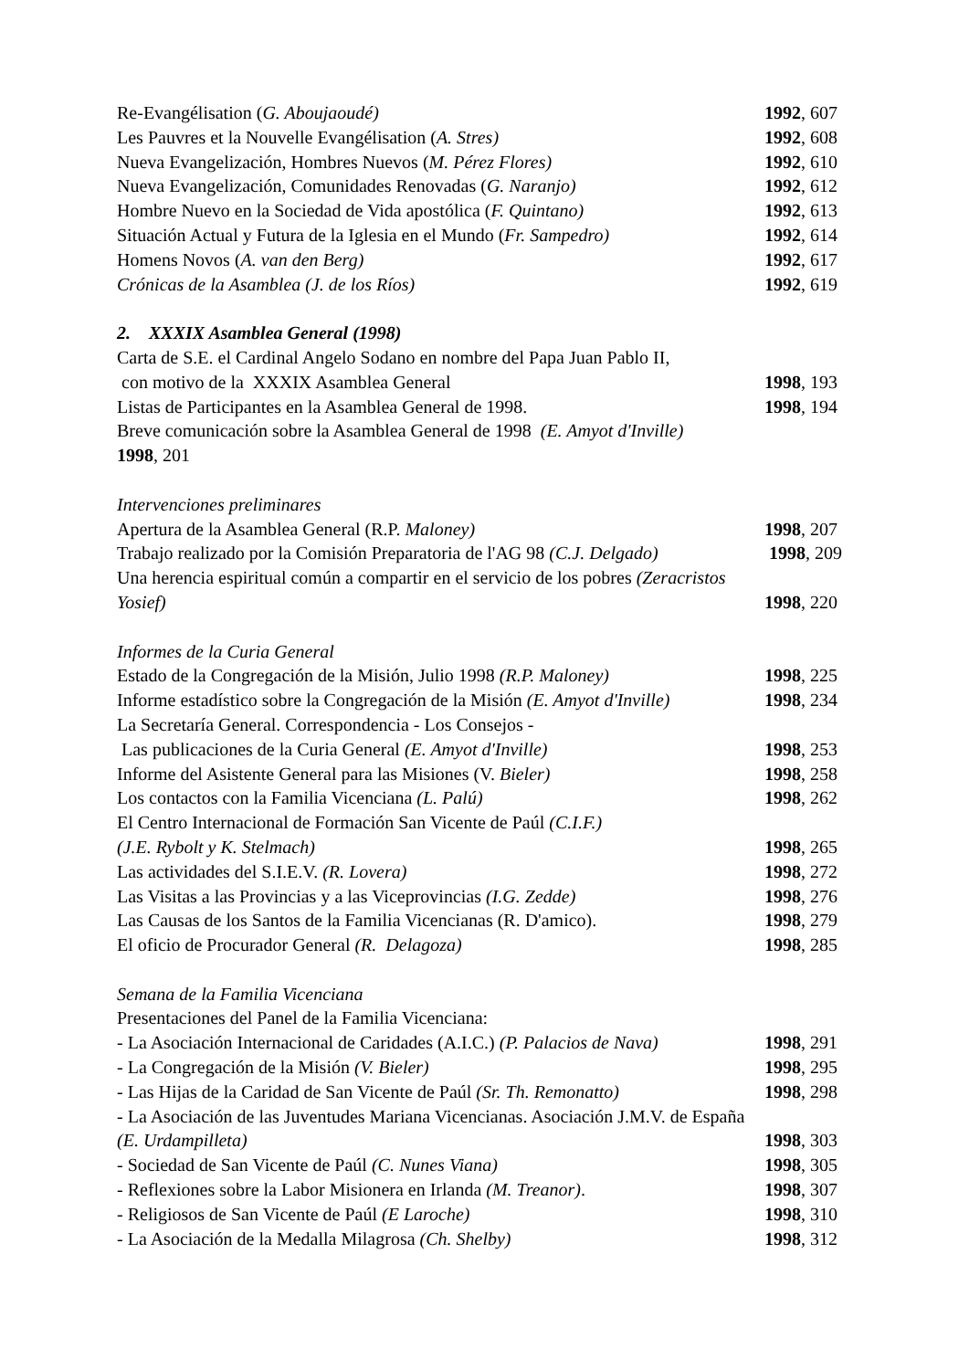Re-Evangélisation (G. Aboujaoudé) 1992, 607
Les Pauvres et la Nouvelle Evangélisation (A. Stres) 1992, 608
Nueva Evangelización, Hombres Nuevos (M. Pérez Flores) 1992, 610
Nueva Evangelización, Comunidades Renovadas (G. Naranjo) 1992, 612
Hombre Nuevo en la Sociedad de Vida apostólica (F. Quintano) 1992, 613
Situación Actual y Futura de la Iglesia en el Mundo (Fr. Sampedro) 1992, 614
Homens Novos (A. van den Berg) 1992, 617
Crónicas de la Asamblea (J. de los Ríos) 1992, 619
2. XXXIX Asamblea General (1998)
Carta de S.E. el Cardinal Angelo Sodano en nombre del Papa Juan Pablo II,
con motivo de la XXXIX Asamblea General 1998, 193
Listas de Participantes en la Asamblea General de 1998. 1998, 194
Breve comunicación sobre la Asamblea General de 1998 (E. Amyot d'Inville)
1998, 201
Intervenciones preliminares
Apertura de la Asamblea General (R.P. Maloney) 1998, 207
Trabajo realizado por la Comisión Preparatoria de l'AG 98 (C.J. Delgado) 1998, 209
Una herencia espiritual común a compartir en el servicio de los pobres (Zeracristos
Yosief) 1998, 220
Informes de la Curia General
Estado de la Congregación de la Misión, Julio 1998 (R.P. Maloney) 1998, 225
Informe estadístico sobre la Congregación de la Misión (E. Amyot d'Inville) 1998, 234
La Secretaría General. Correspondencia - Los Consejos -
Las publicaciones de la Curia General (E. Amyot d'Inville) 1998, 253
Informe del Asistente General para las Misiones (V. Bieler) 1998, 258
Los contactos con la Familia Vicenciana (L. Palú) 1998, 262
El Centro Internacional de Formación San Vicente de Paúl (C.I.F.)
(J.E. Rybolt y K. Stelmach) 1998, 265
Las actividades del S.I.E.V. (R. Lovera) 1998, 272
Las Visitas a las Provincias y a las Viceprovincias (I.G. Zedde) 1998, 276
Las Causas de los Santos de la Familia Vicencianas (R. D'amico). 1998, 279
El oficio de Procurador General (R. Delagoza) 1998, 285
Semana de la Familia Vicenciana
Presentaciones del Panel de la Familia Vicenciana:
- La Asociación Internacional de Caridades (A.I.C.) (P. Palacios de Nava) 1998, 291
- La Congregación de la Misión (V. Bieler) 1998, 295
- Las Hijas de la Caridad de San Vicente de Paúl (Sr. Th. Remonatto) 1998, 298
- La Asociación de las Juventudes Mariana Vicencianas. Asociación J.M.V. de España
(E. Urdampilleta) 1998, 303
- Sociedad de San Vicente de Paúl (C. Nunes Viana) 1998, 305
- Reflexiones sobre la Labor Misionera en Irlanda (M. Treanor). 1998, 307
- Religiosos de San Vicente de Paúl (E Laroche) 1998, 310
- La Asociación de la Medalla Milagrosa (Ch. Shelby) 1998, 312